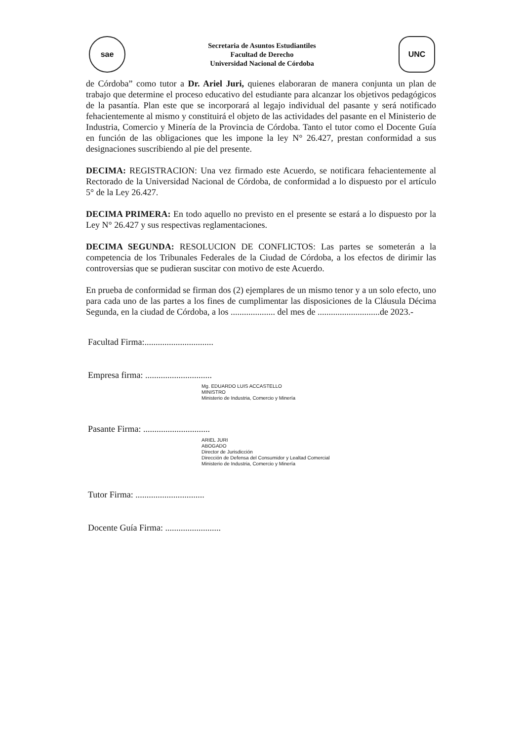sae
Secretaria de Asuntos Estudiantiles
Facultad de Derecho
Universidad Nacional de Córdoba
UNC
de Córdoba” como tutor a Dr. Ariel Juri, quienes elaboraran de manera conjunta un plan de trabajo que determine el proceso educativo del estudiante para alcanzar los objetivos pedagógicos de la pasantía. Plan este que se incorporará al legajo individual del pasante y será notificado fehacientemente al mismo y constituirá el objeto de las actividades del pasante en el Ministerio de Industria, Comercio y Minería de la Provincia de Córdoba. Tanto el tutor como el Docente Guía en función de las obligaciones que les impone la ley N° 26.427, prestan conformidad a sus designaciones suscribiendo al pie del presente.
DECIMA: REGISTRACION: Una vez firmado este Acuerdo, se notificara fehacientemente al Rectorado de la Universidad Nacional de Córdoba, de conformidad a lo dispuesto por el artículo 5° de la Ley 26.427.
DECIMA PRIMERA: En todo aquello no previsto en el presente se estará a lo dispuesto por la Ley N° 26.427 y sus respectivas reglamentaciones.
DECIMA SEGUNDA: RESOLUCION DE CONFLICTOS: Las partes se someterán a la competencia de los Tribunales Federales de la Ciudad de Córdoba, a los efectos de dirimir las controversias que se pudieran suscitar con motivo de este Acuerdo.
En prueba de conformidad se firman dos (2) ejemplares de un mismo tenor y a un solo efecto, uno para cada uno de las partes a los fines de cumplimentar las disposiciones de la Cláusula Décima Segunda, en la ciudad de Córdoba, a los .................... del mes de ............................de 2023.-
Facultad Firma:...............................
Empresa firma: ..............................
Mg. EDUARDO LUIS ACCASTELLO
MINISTRO
Ministerio de Industria, Comercio y Minería
Pasante Firma: ..............................
ARIEL JURI
ABOGADO
Director de Jurisdicción
Dirección de Defensa del Consumidor y Lealtad Comercial
Ministerio de Industria, Comercio y Minería
Tutor Firma: ...............................
Docente Guía Firma: .........................